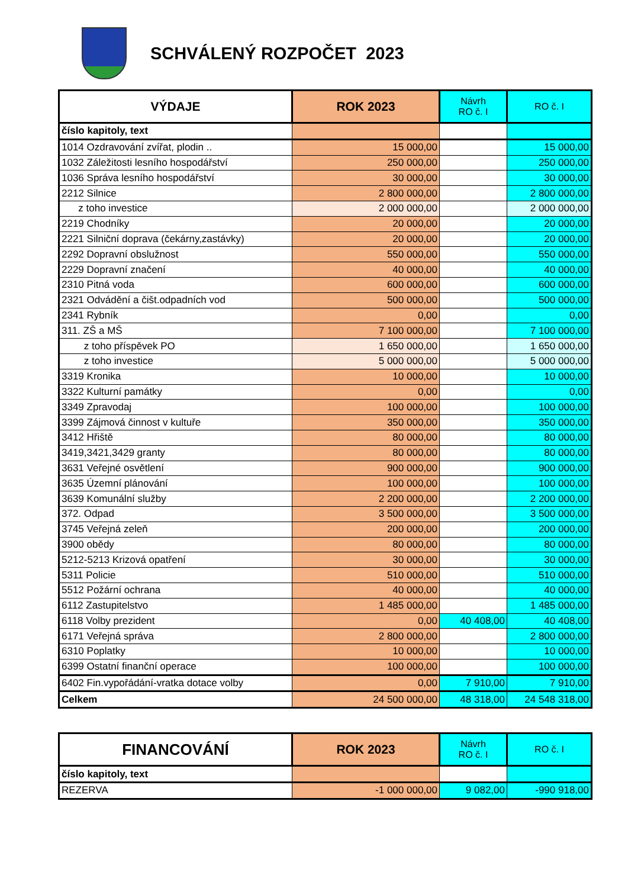SCHVÁLENÝ ROZPOČET 2023
| VÝDAJE | ROK 2023 | Návrh RO č. I | RO č. I |
| --- | --- | --- | --- |
| číslo kapitoly, text | | | |
| 1014 Ozdravování zvířat, plodin .. | 15 000,00 | | 15 000,00 |
| 1032 Záležitosti lesního hospodářství | 250 000,00 | | 250 000,00 |
| 1036 Správa lesního hospodářství | 30 000,00 | | 30 000,00 |
| 2212 Silnice | 2 800 000,00 | | 2 800 000,00 |
| z toho investice | 2 000 000,00 | | 2 000 000,00 |
| 2219 Chodníky | 20 000,00 | | 20 000,00 |
| 2221 Silniční doprava (čekárny,zastávky) | 20 000,00 | | 20 000,00 |
| 2292 Dopravní obslužnost | 550 000,00 | | 550 000,00 |
| 2229 Dopravní značení | 40 000,00 | | 40 000,00 |
| 2310 Pitná voda | 600 000,00 | | 600 000,00 |
| 2321 Odvádění a čišt.odpadních vod | 500 000,00 | | 500 000,00 |
| 2341 Rybník | 0,00 | | 0,00 |
| 311. ZŠ a MŠ | 7 100 000,00 | | 7 100 000,00 |
| z toho příspěvek PO | 1 650 000,00 | | 1 650 000,00 |
| z toho investice | 5 000 000,00 | | 5 000 000,00 |
| 3319 Kronika | 10 000,00 | | 10 000,00 |
| 3322 Kulturní památky | 0,00 | | 0,00 |
| 3349 Zpravodaj | 100 000,00 | | 100 000,00 |
| 3399 Zájmová činnost v kultuře | 350 000,00 | | 350 000,00 |
| 3412 Hřiště | 80 000,00 | | 80 000,00 |
| 3419,3421,3429 granty | 80 000,00 | | 80 000,00 |
| 3631 Veřejné osvětlení | 900 000,00 | | 900 000,00 |
| 3635 Územní plánování | 100 000,00 | | 100 000,00 |
| 3639 Komunální služby | 2 200 000,00 | | 2 200 000,00 |
| 372. Odpad | 3 500 000,00 | | 3 500 000,00 |
| 3745 Veřejná zeleň | 200 000,00 | | 200 000,00 |
| 3900 obědy | 80 000,00 | | 80 000,00 |
| 5212-5213 Krizová opatření | 30 000,00 | | 30 000,00 |
| 5311 Policie | 510 000,00 | | 510 000,00 |
| 5512 Požární ochrana | 40 000,00 | | 40 000,00 |
| 6112 Zastupitelstvo | 1 485 000,00 | | 1 485 000,00 |
| 6118 Volby prezident | 0,00 | 40 408,00 | 40 408,00 |
| 6171 Veřejná správa | 2 800 000,00 | | 2 800 000,00 |
| 6310 Poplatky | 10 000,00 | | 10 000,00 |
| 6399 Ostatní finanční operace | 100 000,00 | | 100 000,00 |
| 6402 Fin.vypořádání-vratka dotace volby | 0,00 | 7 910,00 | 7 910,00 |
| Celkem | 24 500 000,00 | 48 318,00 | 24 548 318,00 |
| FINANCOVÁNÍ | ROK 2023 | Návrh RO č. I | RO č. I |
| --- | --- | --- | --- |
| číslo kapitoly, text | | | |
| REZERVA | -1 000 000,00 | 9 082,00 | -990 918,00 |